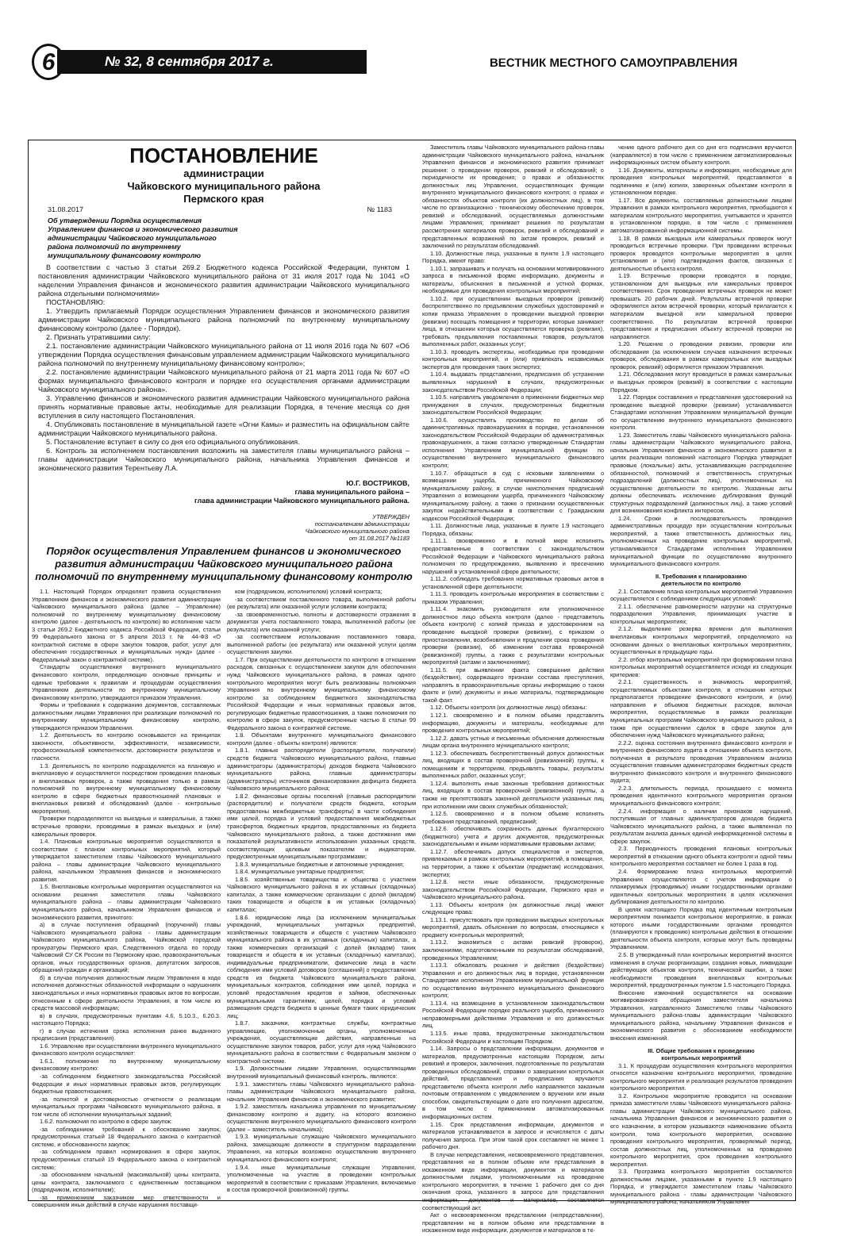6
№ 32, 8 сентября 2017 г.
ВЕСТНИК МЕСТНОГО САМОУПРАВЛЕНИЯ
ПОСТАНОВЛЕНИЕ
администрации
Чайковского муниципального района
Пермского края
31.08.2017 № 1183
Об утверждении Порядка осуществления Управлением финансов и экономического развития администрации Чайковского муниципального района полномочий по внутреннему муниципальному финансовому контролю
В соответствии с частью 3 статьи 269.2 Бюджетного кодекса Российской Федерации, пунктом 1 постановления администрации Чайковского муниципального района от 31 июля 2017 года № 1041 «О наделении Управления финансов и экономического развития администрации Чайковского муниципального района отдельными полномочиями»
ПОСТАНОВЛЯЮ:
1. Утвердить прилагаемый Порядок осуществления Управлением финансов и экономического развития администрации Чайковского муниципального района полномочий по внутреннему муниципальному финансовому контролю (далее - Порядок).
2. Признать утратившими силу:
2.1. постановление администрации Чайковского муниципального района от 11 июля 2016 года № 607 «Об утверждении Порядка осуществления финансовым управлением администрации Чайковского муниципального района полномочий по внутреннему муниципальному финансовому контролю»;
2.2. постановление администрации Чайковского муниципального района от 21 марта 2011 года № 607 «О формах муниципального финансового контроля и порядке его осуществления органами администрации Чайковского муниципального района».
3. Управлению финансов и экономического развития администрации Чайковского муниципального района принять нормативные правовые акты, необходимые для реализации Порядка, в течение месяца со дня вступления в силу настоящего Постановления.
4. Опубликовать постановление в муниципальной газете «Огни Камы» и разместить на официальном сайте администрации Чайковского муниципального района.
5. Постановление вступает в силу со дня его официального опубликования.
6. Контроль за исполнением постановления возложить на заместителя главы муниципального района – главы администрации Чайковского муниципального района, начальника Управления финансов и экономического развития Терентьеву Л.А.
Ю.Г. ВОСТРИКОВ,
глава муниципального района –
глава администрации Чайковского муниципального района.
УТВЕРЖДЕН
постановлением администрации
Чайковского муниципального района
от 31.08.2017 №1183
Порядок осуществления Управлением финансов и экономического развития администрации Чайковского муниципального района полномочий по внутреннему муниципальному финансовому контролю
1.1. Настоящий Порядок определяет правила осуществления Управлением финансов и экономического развития администрации Чайковского муниципального района (далее – Управление) полномочий по внутреннему муниципальному финансовому контролю (далее - деятельность по контролю) во исполнение части 3 статьи 269.2 Бюджетного кодекса Российской Федерации, статьи 99 Федерального закона от 5 апреля 2013 г. № 44-ФЗ «О контрактной системе в сфере закупок товаров, работ, услуг для обеспечения государственных и муниципальных нужд» (далее - Федеральный закон о контрактной системе).
Стандарты осуществления внутреннего муниципального финансового контроля, определяющие основные принципы и единые требования к правилам и процедурам осуществления Управлением деятельности по внутреннему муниципальному финансовому контролю, утверждаются приказом Управления.
Формы и требования к содержанию документов, составляемых должностными лицами Управления при реализации полномочий по внутреннему муниципальному финансовому контролю, утверждаются приказом Управления.
1.2. Деятельность по контролю основывается на принципах законности, объективности, эффективности, независимости, профессиональной компетентности, достоверности результатов и гласности.
1.3. Деятельность по контролю подразделяется на плановую и внеплановую и осуществляется посредством проведения плановых и внеплановых проверок, а также проведения только в рамках полномочий по внутреннему муниципальному финансовому контролю в сфере бюджетных правоотношений плановых и внеплановых ревизий и обследований (далее - контрольные мероприятия).
Проверки подразделяются на выездные и камеральные, а также встречные проверки, проводимые в рамках выездных и (или) камеральных проверок.
1.4. Плановые контрольные мероприятия осуществляются в соответствии с планом контрольных мероприятий, который утверждается заместителем главы Чайковского муниципального района – главы администрации Чайковского муниципального района, начальником Управления финансов и экономического развития.
1.5. Внеплановые контрольные мероприятия осуществляются на основании решения заместителя главы Чайковского муниципального района – главы администрации Чайковского муниципального района, начальником Управления финансов и экономического развития, принятого:
а) в случае поступления обращений (поручений) главы Чайковского муниципального района - главы администрации Чайковского муниципального района, Чайковской городской прокуратуры Пермского края, Следственного отдела по городу Чайковский СУ СК России по Пермскому краю, правоохранительных органов, иных государственных органов, депутатских запросов, обращений граждан и организаций;
б) в случае получения должностным лицом Управления в ходе исполнения должностных обязанностей информации о нарушениях законодательных и иных нормативных правовых актов по вопросам, отнесенным к сфере деятельности Управления, в том числе из средств массовой информации;
в) в случаях, предусмотренных пунктами 4.6, 5.10.3., 6.20.3. настоящего Порядка;
г) в случае истечения срока исполнения ранее выданного предписания (представления).
1.6. Управление при осуществлении внутреннего муниципального финансового контроля осуществляет:
1.6.1. полномочия по внутреннему муниципальному финансовому контролю:
-за соблюдением бюджетного законодательства Российской Федерации и иных нормативных правовых актов, регулирующих бюджетные правоотношения;
-за полнотой и достоверностью отчетности о реализации муниципальных программ Чайковского муниципального района, в том числе об исполнении муниципальных заданий;
1.6.2. полномочия по контролю в сфере закупок:
-за соблюдением требований к обоснованию закупок, предусмотренных статьей 18 Федерального закона о контрактной системе, и обоснованности закупок;
-за соблюдением правил нормирования в сфере закупок, предусмотренных статьей 19 Федерального закона о контрактной системе;
-за обоснованием начальной (максимальной) цены контракта, цены контракта, заключаемого с единственным поставщиком (подрядчиком, исполнителем);
-за применением заказчиком мер ответственности и совершением иных действий в случае нарушения поставщи-
ком (подрядчиком, исполнителем) условий контракта;
-за соответствием поставленного товара, выполненной работы (ее результата) или оказанной услуги условиям контракта;
-за своевременностью, полноты и достоверности отражения в документах учета поставленного товара, выполненной работы (ее результата) или оказанной услуги;
-за соответствием использования поставленного товара, выполненной работы (ее результата) или оказанной услуги целям осуществления закупки.
1.7. При осуществлении деятельности по контролю в отношении расходов, связанных с осуществлением закупок для обеспечения нужд Чайковского муниципального района, в рамках одного контрольного мероприятия могут быть реализованы полномочия Управления по внутреннему муниципальному финансовому контролю за соблюдением бюджетного законодательства Российской Федерации и иных нормативных правовых актов, регулирующих бюджетные правоотношения, а также полномочия по контролю в сфере закупок, предусмотренные частью 8 статьи 99 Федерального закона о контрактной системе.
1.8. Объектами внутреннего муниципального финансового контроля (далее - объекты контроля) являются:
1.8.1. главные распорядители (распорядители, получатели) средств бюджета Чайковского муниципального района, главные администраторы (администраторы) доходов бюджета Чайковского муниципального района, главные администраторы (администраторы) источников финансирования дефицита бюджета Чайковского муниципального района;
1.8.2. финансовые органы поселений (главные распорядители (распорядители) и получатели средств бюджета, которым предоставлены межбюджетные трансферты) в части соблюдения ими целей, порядка и условий предоставления межбюджетных трансфертов, бюджетных кредитов, предоставленных из бюджета Чайковского муниципального района, а также достижения ими показателей результативности использования указанных средств, соответствующих целевым показателям и индикаторам, предусмотренным муниципальными программами;
1.8.3. муниципальные бюджетные и автономные учреждения;
1.8.4. муниципальные унитарные предприятия;
1.8.5. хозяйственные товарищества и общества с участием Чайковского муниципального района в их уставных (складочных) капиталах, а также коммерческие организации с долей (вкладом) таких товариществ и обществ в их уставных (складочных) капиталах;
1.8.6. юридические лица (за исключением муниципальных учреждений, муниципальных унитарных предприятий, хозяйственных товариществ и обществ с участием Чайковского муниципального района в их уставных (складочных) капиталах, а также коммерческих организаций с долей (вкладом) таких товариществ и обществ в их уставных (складочных) капиталах), индивидуальные предприниматели, физические лица в части соблюдения ими условий договоров (соглашений) о предоставлении средств из бюджета Чайковского муниципального района, муниципальных контрактов, соблюдения ими целей, порядка и условий предоставления кредитов и займов, обеспеченных муниципальными гарантиями, целей, порядка и условий размещения средств бюджета в ценные бумаги таких юридических лиц;
1.8.7. заказчики, контрактные службы, контрактные управляющие, уполномоченные органы, уполномоченные учреждения, осуществляющие действия, направленные на осуществление закупок товаров, работ, услуг для нужд Чайковского муниципального района в соответствии с Федеральным законом о контрактной системе.
1.9. Должностными лицами Управления, осуществляющими внутренний муниципальный финансовый контроль, являются:
1.9.1. заместитель главы Чайковского муниципального района-главы администрации Чайковского муниципального района, начальник Управления финансов и экономического развития;
1.9.2. заместитель начальника управления по муниципальному финансовому контролю и аудиту, на которого возложено осуществление внутреннего муниципального финансового контроля (далее – заместитель начальника);
1.9.3. муниципальные служащие Чайковского муниципального района, замещающие должности в структурном подразделении Управления, на которых возложено осуществление внутреннего муниципального финансового контроля;
1.9.4. иные муниципальные служащие Управления, уполномоченные на участие в проведении контрольных мероприятий в соответствии с приказами Управления, включаемые в состав проверочной (ревизионной) группы.
Заместитель главы Чайковского муниципального района-главы администрации Чайковского муниципального района, начальник Управления финансов и экономического развития принимает решения: о проведении проверок, ревизий и обследований; о периодичности их проведения; о правах и обязанностях должностных лиц Управления, осуществляющих функции внутреннего муниципального финансового контроля; о правах и обязанностях объектов контроля (их должностных лиц), в том числе по организационно - техническому обеспечению проверок, ревизий и обследований, осуществляемых должностными лицами Управления; принимает решения по результатам рассмотрения материалов проверок, ревизий и обследований и представленных возражений по актам проверок, ревизий и заключений по результатам обследований.
1.10. Должностные лица, указанные в пункте 1.9 настоящего Порядка, имеют право:
1.10.1. запрашивать и получать на основании мотивированного запроса в письменной форме информацию, документы и материалы, объяснения в письменной и устной формах, необходимые для проведения контрольных мероприятий;
1.10.2. при осуществлении выездных проверок (ревизий) беспрепятственно по предъявлении служебных удостоверений и копии приказа Управления о проведении выездной проверки (ревизии) посещать помещения и территории, которые занимают лица, в отношении которых осуществляется проверка (ревизия), требовать предъявления поставленных товаров, результатов выполненных работ, оказанных услуг;
1.10.3. проводить экспертизы, необходимые при проведении контрольных мероприятий, и (или) привлекать независимых экспертов для проведения таких экспертиз;
1.10.4. выдавать представления, предписания об устранении выявленных нарушений в случаях, предусмотренных законодательством Российской Федерации;
1.10.5. направлять уведомления о применении бюджетных мер принуждения в случаях, предусмотренных бюджетным законодательством Российской Федерации;
1.10.6. осуществлять производство по делам об административных правонарушениях в порядке, установленном законодательством Российской Федерации об административных правонарушениях, а также согласно утвержденным Стандартам исполнения Управлением муниципальной функции по осуществлению внутреннего муниципального финансового контроля;
1.10.7. обращаться в суд с исковыми заявлениями о возмещении ущерба, причиненного Чайковскому муниципальному району, в случае неисполнения предписаний Управления о возмещении ущерба, причиненного Чайковскому муниципальному району, а также о признании осуществленных закупок недействительными в соответствии с Гражданским кодексом Российской Федерации;
1.11. Должностные лица, указанные в пункте 1.9 настоящего Порядка, обязаны:
1.11.1. своевременно и в полной мере исполнять предоставленные в соответствии с законодательством Российской Федерации и Чайковского муниципального района полномочия по предупреждению, выявлению и пресечению нарушений в установленной сфере деятельности;
1.11.2. соблюдать требования нормативных правовых актов в установленной сфере деятельности;
1.11.3. проводить контрольные мероприятия в соответствии с приказом Управления;
1.11.4. знакомить руководителя или уполномоченное должностное лицо объекта контроля (далее - представитель объекта контроля) с копией приказа и удостоверением на проведение выездной проверки (ревизии), с приказом о приостановлении, возобновлении и продлении срока проведения проверки (ревизии), об изменении состава проверочной (ревизионной) группы, а также с результатами контрольных мероприятий (актами и заключениями);
1.11.5. при выявлении факта совершения действия (бездействия), содержащего признаки состава преступления, направлять в правоохранительные органы информацию о таком факте и (или) документы и иные материалы, подтверждающие такой факт.
1.12. Объекты контроля (их должностные лица) обязаны:
1.12.1. своевременно и в полном объеме представлять информацию, документы и материалы, необходимые для проведения контрольных мероприятий;
1.12.2. давать устные и письменные объяснения должностным лицам органа внутреннего муниципального контроля;
1.12.3. обеспечивать беспрепятственный допуск должностных лиц, входящих в состав проверочной (ревизионной) группы, к помещениям и территориям, предъявлять товары, результаты выполненных работ, оказанных услуг;
1.12.4. выполнять иные законные требования должностных лиц, входящих в состав проверочной (ревизионной) группы, а также не препятствовать законной деятельности указанных лиц при исполнении ими своих служебных обязанностей;
1.12.5. своевременно и в полном объеме исполнять требования представлений, предписаний;
1.12.6. обеспечивать сохранность данных бухгалтерского (бюджетного) учета и других документов, предусмотренных законодательными и иными нормативными правовыми актами;
1.12.7. обеспечивать допуск специалистов и экспертов, привлекаемых в рамках контрольных мероприятий, в помещения, на территории, а также к объектам (предметам) исследования, экспертиз;
1.12.8. нести иные обязанности, предусмотренные законодательством Российской Федерации, Пермского края и Чайковского муниципального района.
1.13. Объекты контроля (их должностные лица) имеют следующие права:
1.13.1. присутствовать при проведении выездных контрольных мероприятий, давать объяснения по вопросам, относящимся к предмету контрольных мероприятий;
1.13.2. знакомиться с актами ревизий (проверок), заключениями, подготовленными по результатам обследований, проведенных Управлением;
1.13.3. обжаловать решения и действия (бездействие) Управления и его должностных лиц в порядке, установленном Стандартами исполнения Управлением муниципальной функции по осуществлению внутреннего муниципального финансового контроля;
1.13.4. на возмещение в установленном законодательством Российской Федерации порядке реального ущерба, причиненного неправомерными действиями Управления и его должностных лиц.
1.13.5. иные права, предусмотренные законодательством Российской Федерации и настоящим Порядком.
1.14. Запросы о представлении информации, документов и материалов, предусмотренные настоящим Порядком, акты ревизий и проверок, заключения, подготовленные по результатам проведенных обследований, справки о завершении контрольных действий, представления и предписания вручаются представителю объекта контроля либо направляются заказным почтовым отправлением с уведомлением о вручении или иным способом, свидетельствующим о дате его получения адресатом, в том числе с применением автоматизированных информационных систем.
1.15. Срок представления информации, документов и материалов устанавливается в запросе и исчисляется с даты получения запроса. При этом такой срок составляет не менее 1 рабочего дня.
В случае непредставления, несвоевременного представления, представления не в полном объеме или представления в искаженном виде информации, документов и материалов должностными лицами, уполномоченными на проведение контрольного мероприятия, в течение 1 рабочего дня со дня окончания срока, указанного в запросе для представления информации, документов и материалов, составляется соответствующий акт.
Акт о несвоевременном представлении (непредставлении), представлении не в полном объеме или представлении в искаженном виде информации, документов и материалов в те-
чение одного рабочего дня со дня его подписания вручается (направляется) в том числе с применением автоматизированных информационных систем объекту контроля.
1.16. Документы, материалы и информация, необходимые для проведения контрольных мероприятий, представляются в подлиннике и (или) копиях, заверенных объектами контроля в установленном порядке.
1.17. Все документы, составляемые должностными лицами Управления в рамках контрольного мероприятия, приобщаются к материалам контрольного мероприятия, учитываются и хранятся в установленном порядке, в том числе с применением автоматизированной информационной системы.
1.18. В рамках выездных или камеральных проверок могут проводиться встречные проверки. При проведении встречных проверок проводятся контрольные мероприятия в целях установления и (или) подтверждения фактов, связанных с деятельностью объекта контроля.
1.19. Встречные проверки проводятся в порядке, установленном для выездных или камеральных проверок соответственно. Срок проведения встречных проверок не может превышать 20 рабочих дней. Результаты встречной проверки оформляются актом встречной проверки, который прилагается к материалам выездной или камеральной проверки соответственно. По результатам встречной проверки представления и предписания объекту встречной проверки не направляются.
1.20. Решение о проведении ревизии, проверки или обследования (за исключением случаев назначения встречных проверок, обследования в рамках камеральных или выездных проверок, ревизий) оформляется приказом Управления.
1.21. Обследования могут проводиться в рамках камеральных и выездных проверок (ревизий) в соответствии с настоящим Порядком.
1.22. Порядок составления и представления удостоверений на проведение выездной проверки (ревизии) устанавливается Стандартами исполнения Управлением муниципальной функции по осуществлению внутреннего муниципального финансового контроля.
1.23. Заместитель главы Чайковского муниципального района-главы администрации Чайковского муниципального района, начальник Управления финансов и экономического развития в целях реализации положений настоящего Порядка утверждает правовые (локальные) акты, устанавливающие распределение обязанностей, полномочий и ответственность структурных подразделений (должностных лиц), уполномоченных на осуществление деятельности по контролю. Указанные акты должны обеспечивать исключение дублирования функций структурных подразделений (должностных лиц), а также условий для возникновения конфликта интересов.
1.24. Сроки и последовательность проведения административных процедур при осуществлении контрольных мероприятий, а также ответственность должностных лиц, уполномоченных на проведение контрольных мероприятий, устанавливаются Стандартами исполнения Управлением муниципальной функции по осуществлению внутреннего муниципального финансового контроля.
II. Требования к планированию
деятельности по контролю
2.1. Составление плана контрольных мероприятий Управления осуществляется с соблюдением следующих условий:
2.1.1. обеспечение равномерности нагрузки на структурные подразделения Управления, принимающих участие в контрольных мероприятиях;
2.1.2. выделение резерва времени для выполнения внеплановых контрольных мероприятий, определяемого на основании данных о внеплановых контрольных мероприятиях, осуществленных в предыдущие годы.
2.2. отбор контрольных мероприятий при формировании плана контрольных мероприятий осуществляется исходя из следующих критериев:
2.2.1. существенность и значимость мероприятий, осуществляемых объектами контроля, в отношении которых предполагается проведение финансового контроля, и (или) направления и объемов бюджетных расходов, включая мероприятия, осуществляемые в рамках реализации муниципальных программ Чайковского муниципального района, а также при осуществлении сделок в сфере закупок для обеспечения нужд Чайковского муниципального района;
2.2.2. оценка состояния внутреннего финансового контроля и внутреннего финансового аудита в отношении объекта контроля, полученная в результате проведения Управлением анализа осуществления главными администраторами бюджетных средств внутреннего финансового контроля и внутреннего финансового аудита;
2.2.3. длительность периода, прошедшего с момента проведения идентичного контрольного мероприятия органом муниципального финансового контроля;
2.2.4. информация о наличии признаков нарушений, поступившая от главных администраторов доходов бюджета Чайковского муниципального района, а также выявленная по результатам анализа данных единой информационной системы в сфере закупок.
2.3. Периодичность проведения плановых контрольных мероприятий в отношении одного объекта контроля и одной темы контрольного мероприятия составляет не более 1 раза в год.
2.4. Формирование плана контрольных мероприятий Управления осуществляется с учетом информации о планируемых (проводимых) иными государственными органами идентичных контрольных мероприятиях в целях исключения дублирования деятельности по контролю.
В целях настоящего Порядка под идентичным контрольным мероприятием понимается контрольное мероприятие, в рамках которого иными государственными органами проводятся (планируются к проведению) контрольные действия в отношении деятельности объекта контроля, которые могут быть проведены Управлением.
2.5. В утвержденный план контрольных мероприятий вносятся изменения в случае реорганизации, создания новых, ликвидации действующих объектов контроля, технической ошибки, а также необходимости проведения внеплановых контрольных мероприятий, предусмотренных пунктом 1.5 настоящего Порядка.
Внесение изменений осуществляется на основании мотивированного обращения заместителя начальника Управления, направленного Заместителю главы Чайковского муниципального района-главы администрации Чайковского муниципального района, начальнику Управления финансов и экономического развития с обоснованием необходимости внесения изменений.
III. Общие требования к проведению
контрольных мероприятий
3.1. К процедурам осуществления контрольного мероприятия относятся назначение контрольного мероприятия, проведение контрольного мероприятия и реализация результатов проведения контрольного мероприятия.
3.2. Контрольное мероприятие проводится на основании приказа заместителя главы Чайковского муниципального района- главы администрации Чайковского муниципального района, начальника Управления финансов и экономического развития о его назначении, в котором указываются наименование объекта контроля, тема контрольного мероприятия, основание проведения контрольного мероприятия, проверяемый период, состав должностных лиц, уполномоченных на проведение контрольного мероприятия, срок проведения контрольного мероприятия.
3.3. Программа контрольного мероприятия составляется должностными лицами, указанными в пункте 1.9 настоящего Порядка, и утверждается заместителем главы Чайковского муниципального района - главы администрации Чайковского муниципального района, начальником Управления